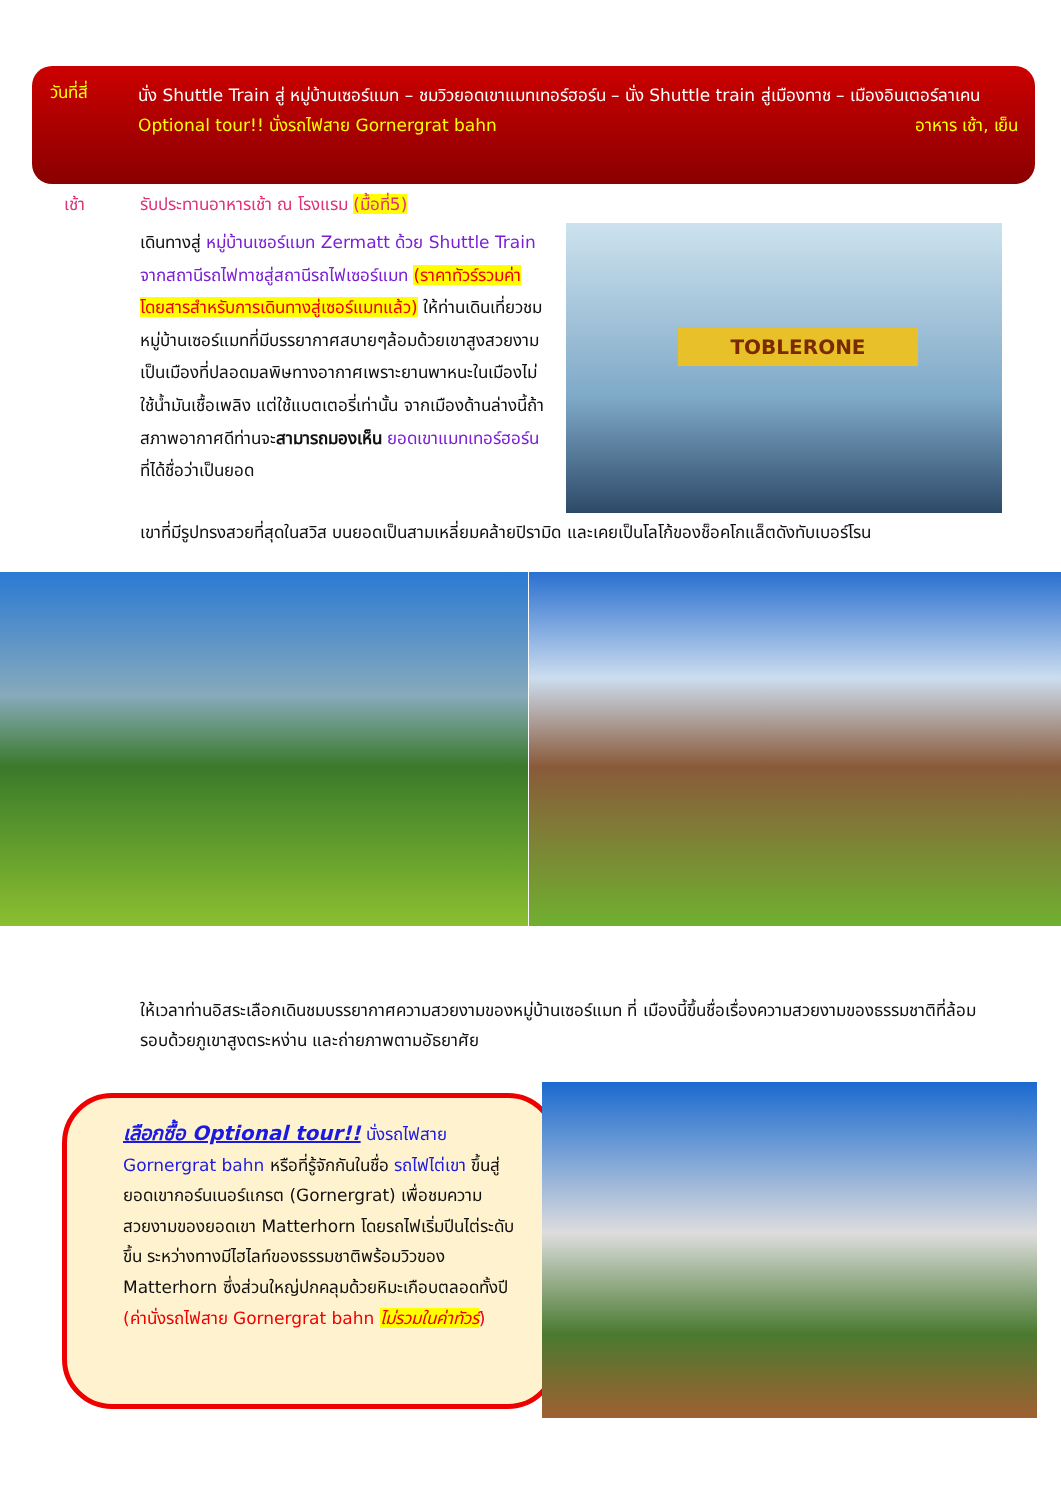วันที่สี่
นั่ง Shuttle Train สู่ หมู่บ้านเซอร์แมท – ชมวิวยอดเขาแมทเทอร์ฮอร์น – นั่ง Shuttle train สู่เมืองทาช – เมืองอินเตอร์ลาเคน อาหาร เช้า, เย็น
Optional tour!! นั่งรถไฟสาย Gornergrat bahn
เช้า
รับประทานอาหารเช้า ณ โรงแรม (มื้อที่5)
เดินทางสู่ หมู่บ้านเซอร์แมท Zermatt ด้วย Shuttle Train จากสถานีรถไฟทาชสู่สถานีรถไฟเซอร์แมท (ราคาทัวร์รวมค่าโดยสารสำหรับการเดินทางสู่เซอร์แมทแล้ว) ให้ท่านเดินเที่ยวชมหมู่บ้านเซอร์แมทที่มีบรรยากาศสบายๆล้อมด้วยเขาสูงสวยงาม เป็นเมืองที่ปลอดมลพิษทางอากาศเพราะยานพาหนะในเมืองไม่ใช้น้ำมันเชื้อเพลิง แต่ใช้แบตเตอรี่เท่านั้น จากเมืองด้านล่างนี้ถ้าสภาพอากาศดีท่านจะสามารถมองเห็น ยอดเขาแมทเทอร์ฮอร์น ที่ได้ชื่อว่าเป็นยอด
TOBLERONE
เขาที่มีรูปทรงสวยที่สุดในสวิส บนยอดเป็นสามเหลี่ยมคล้ายปิรามิด และเคยเป็นโลโก้ของช็อคโกแล็ตดังทับเบอร์โรน
ให้เวลาท่านอิสระเลือกเดินชมบรรยากาศความสวยงามของหมู่บ้านเซอร์แมท ที่ เมืองนี้ขึ้นชื่อเรื่องความสวยงามของธรรมชาติที่ล้อมรอบด้วยภูเขาสูงตระหง่าน และถ่ายภาพตามอัธยาศัย
เลือกซื้อ Optional tour!! นั่งรถไฟสาย Gornergrat bahn หรือที่รู้จักกันในชื่อ รถไฟไต่เขา ขึ้นสู่ยอดเขากอร์นเนอร์แกรต (Gornergrat) เพื่อชมความสวยงามของยอดเขา Matterhorn โดยรถไฟเริ่มปีนไต่ระดับขึ้น ระหว่างทางมีไฮไลท์ของธรรมชาติพร้อมวิวของ Matterhorn ซึ่งส่วนใหญ่ปกคลุมด้วยหิมะเกือบตลอดทั้งปี (ค่านั่งรถไฟสาย Gornergrat bahn ไม่รวมในค่าทัวร์)